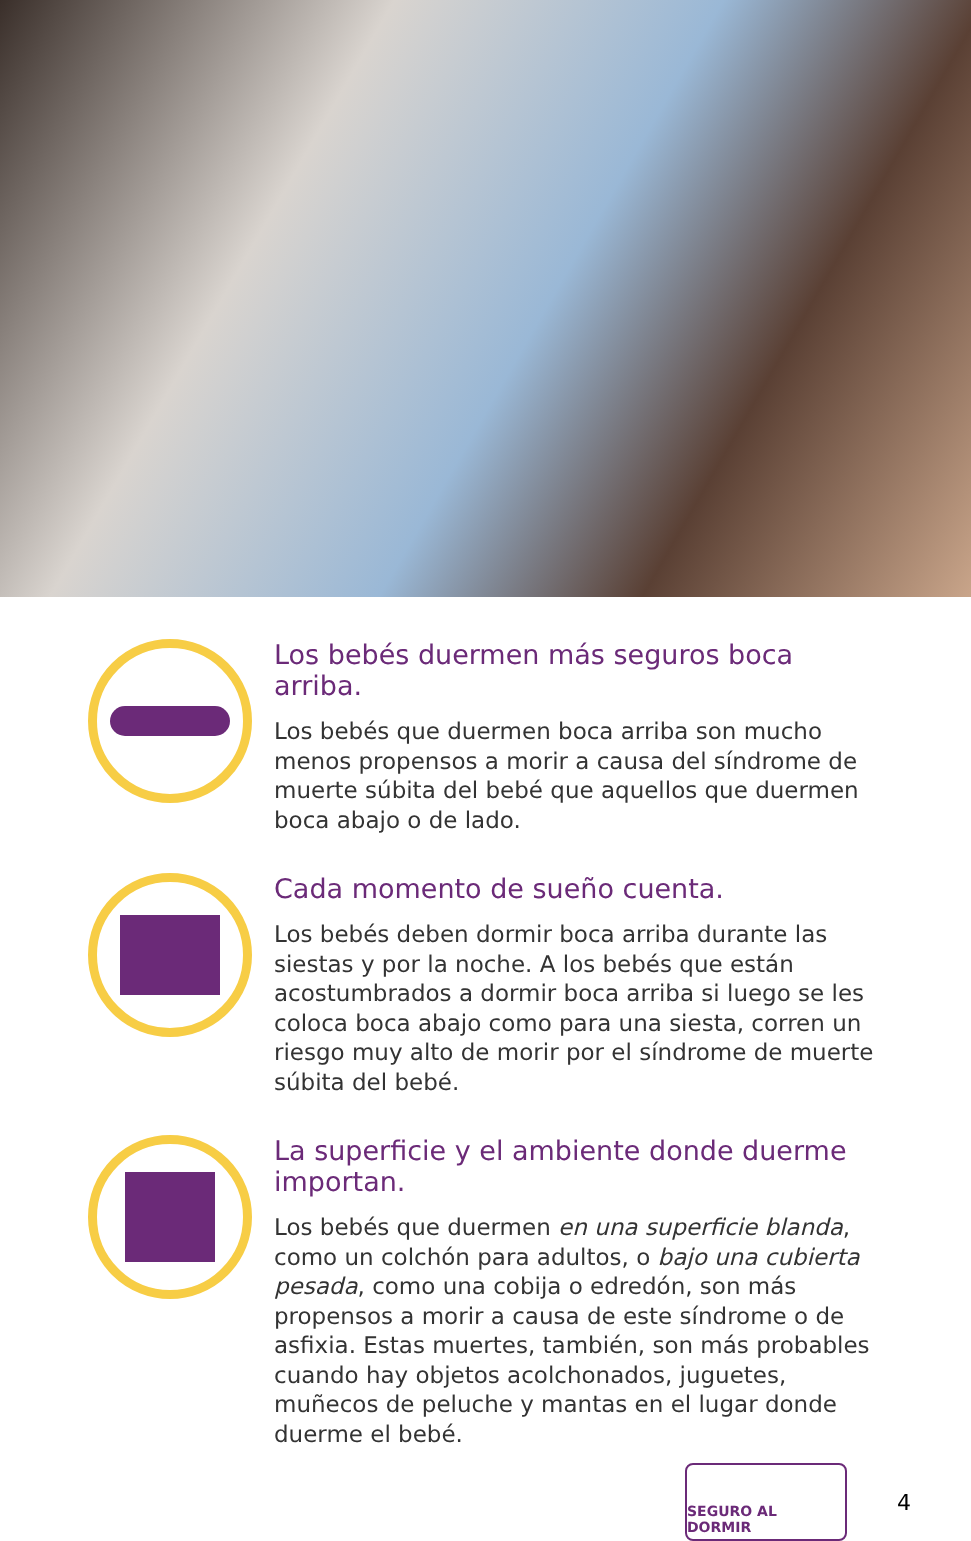Los bebés duermen más seguros boca arriba.
Los bebés que duermen boca arriba son mucho menos propensos a morir a causa del síndrome de muerte súbita del bebé que aquellos que duermen boca abajo o de lado.
Cada momento de sueño cuenta.
Los bebés deben dormir boca arriba durante las siestas y por la noche. A los bebés que están acostumbrados a dormir boca arriba si luego se les coloca boca abajo como para una siesta, corren un riesgo muy alto de morir por el síndrome de muerte súbita del bebé.
La superficie y el ambiente donde duerme importan.
Los bebés que duermen en una superficie blanda, como un colchón para adultos, o bajo una cubierta pesada, como una cobija o edredón, son más propensos a morir a causa de este síndrome o de asfixia. Estas muertes, también, son más probables cuando hay objetos acolchonados, juguetes, muñecos de peluche y mantas en el lugar donde duerme el bebé.
SEGURO AL DORMIR
4